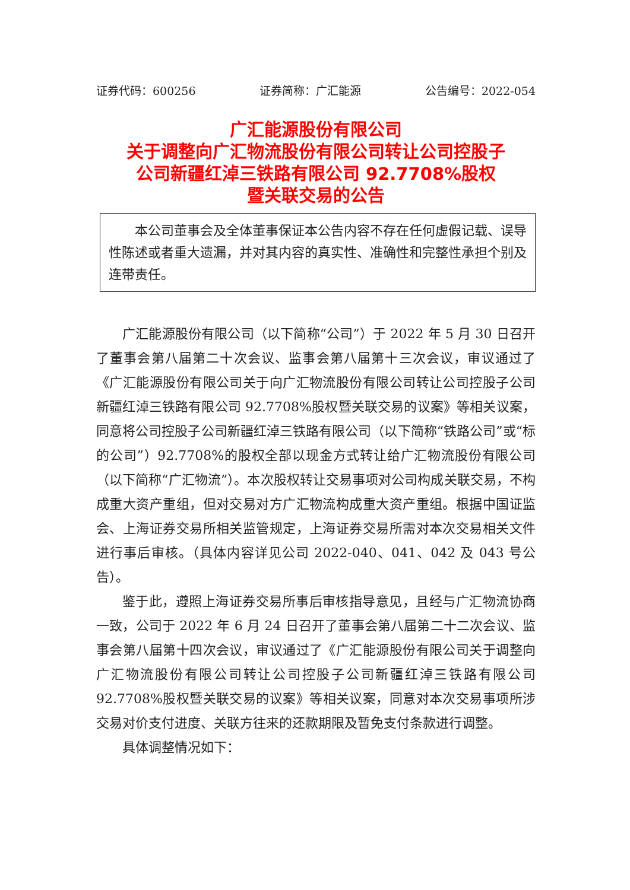证券代码：600256 证券简称：广汇能源 公告编号：2022-054
广汇能源股份有限公司
关于调整向广汇物流股份有限公司转让公司控股子
公司新疆红淖三铁路有限公司 92.7708%股权
暨关联交易的公告
本公司董事会及全体董事保证本公告内容不存在任何虚假记载、误导性陈述或者重大遗漏，并对其内容的真实性、准确性和完整性承担个别及连带责任。
广汇能源股份有限公司（以下简称“公司”）于 2022 年 5 月 30 日召开了董事会第八届第二十次会议、监事会第八届第十三次会议，审议通过了《广汇能源股份有限公司关于向广汇物流股份有限公司转让公司控股子公司新疆红淖三铁路有限公司 92.7708%股权暨关联交易的议案》等相关议案，同意将公司控股子公司新疆红淖三铁路有限公司（以下简称“铁路公司”或“标的公司”）92.7708%的股权全部以现金方式转让给广汇物流股份有限公司（以下简称“广汇物流”）。本次股权转让交易事项对公司构成关联交易，不构成重大资产重组，但对交易对方广汇物流构成重大资产重组。根据中国证监会、上海证券交易所相关监管规定，上海证券交易所需对本次交易相关文件进行事后审核。（具体内容详见公司 2022-040、041、042 及 043 号公告）。
鉴于此，遵照上海证券交易所事后审核指导意见，且经与广汇物流协商一致，公司于 2022 年 6 月 24 日召开了董事会第八届第二十二次会议、监事会第八届第十四次会议，审议通过了《广汇能源股份有限公司关于调整向广汇物流股份有限公司转让公司控股子公司新疆红淖三铁路有限公司 92.7708%股权暨关联交易的议案》等相关议案，同意对本次交易事项所涉交易对价支付进度、关联方往来的还款期限及暂免支付条款进行调整。
具体调整情况如下：